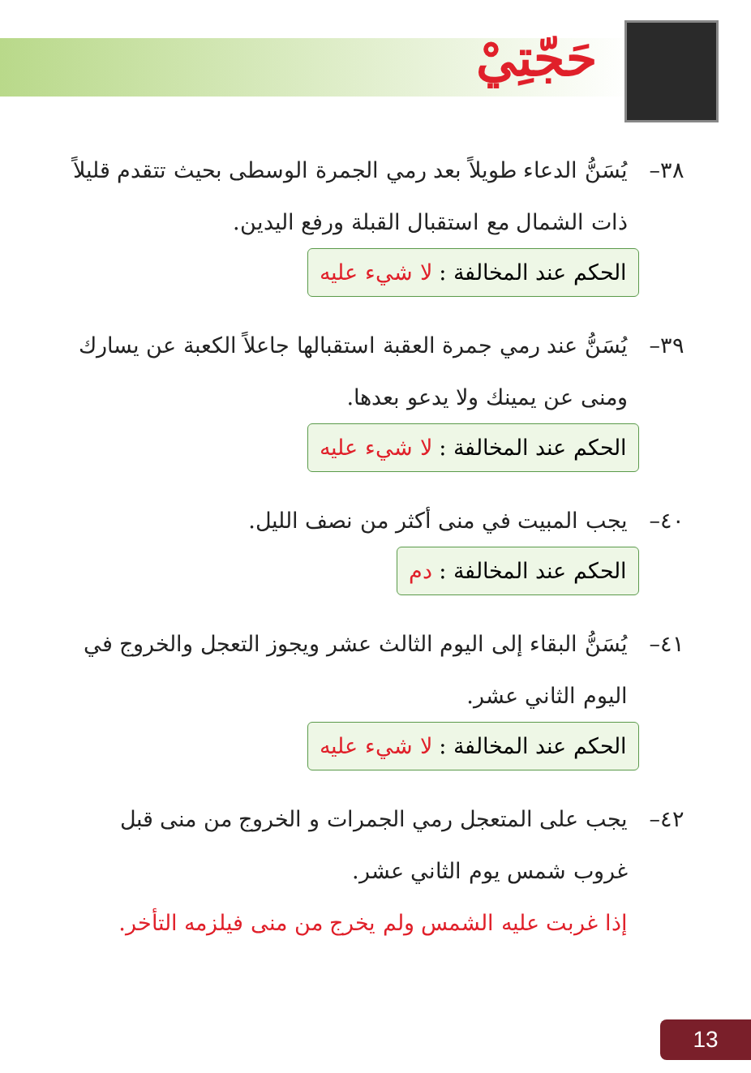حَجّتِيْ
٣٨– يُسَنُّ الدعاء طويلاً بعد رمي الجمرة الوسطى بحيث تتقدم قليلاً
ذات الشمال مع استقبال القبلة ورفع اليدين.
الحكم عند المخالفة : لا شيء عليه
٣٩– يُسَنُّ عند رمي جمرة العقبة استقبالها جاعلاً الكعبة عن يسارك
ومنى عن يمينك ولا يدعو بعدها.
الحكم عند المخالفة : لا شيء عليه
٤٠– يجب المبيت في منى أكثر من نصف الليل.
الحكم عند المخالفة : دم
٤١– يُسَنُّ البقاء إلى اليوم الثالث عشر ويجوز التعجل والخروج في
اليوم الثاني عشر.
الحكم عند المخالفة : لا شيء عليه
٤٢– يجب على المتعجل رمي الجمرات و الخروج من منى قبل
غروب شمس يوم الثاني عشر.
إذا غربت عليه الشمس ولم يخرج من منى فيلزمه التأخر.
13